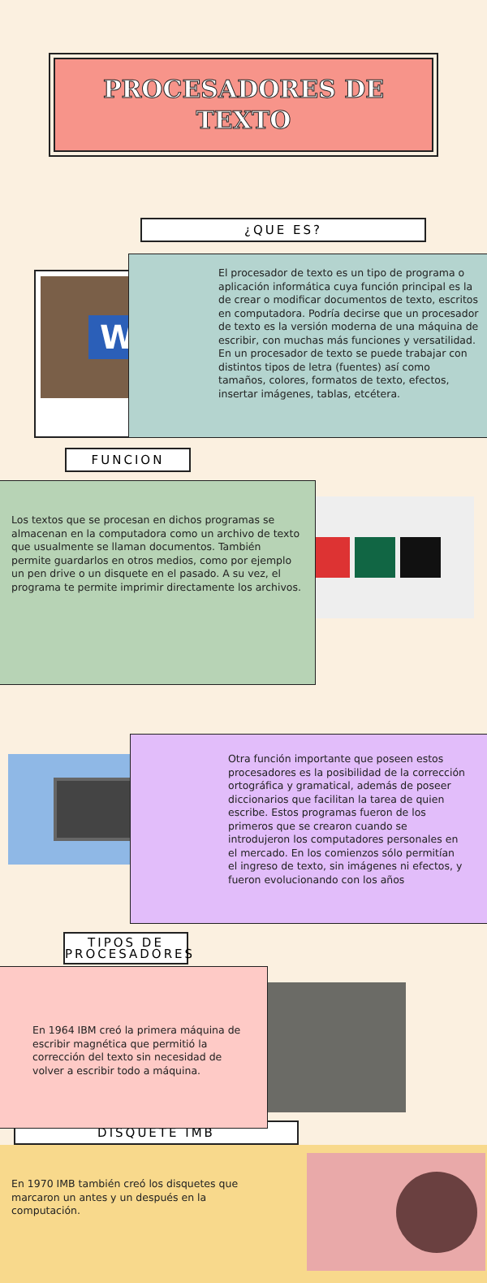PROCESADORES DE
TEXTO
¿QUE ES?
W
El procesador de texto es un tipo de programa o aplicación informática cuya función principal es la de crear o modificar documentos de texto, escritos en computadora. Podría decirse que un procesador de texto es la versión moderna de una máquina de escribir, con muchas más funciones y versatilidad. En un procesador de texto se puede trabajar con distintos tipos de letra (fuentes) así como tamaños, colores, formatos de texto, efectos, insertar imágenes, tablas, etcétera.
FUNCION
Los textos que se procesan en dichos programas se almacenan en la computadora como un archivo de texto que usualmente se llaman documentos. También permite guardarlos en otros medios, como por ejemplo un pen drive o un disquete en el pasado. A su vez, el programa te permite imprimir directamente los archivos.
Otra función importante que poseen estos procesadores es la posibilidad de la corrección ortográfica y gramatical, además de poseer diccionarios que facilitan la tarea de quien escribe. Estos programas fueron de los primeros que se crearon cuando se introdujeron los computadores personales en el mercado. En los comienzos sólo permitían el ingreso de texto, sin imágenes ni efectos, y fueron evolucionando con los años
TIPOS DE PROCESADORES
En 1964 IBM creó la primera máquina de escribir magnética que permitió la corrección del texto sin necesidad de volver a escribir todo a máquina.
DISQUETE IMB
En 1970 IMB también creó los disquetes que marcaron un antes y un después en la computación.